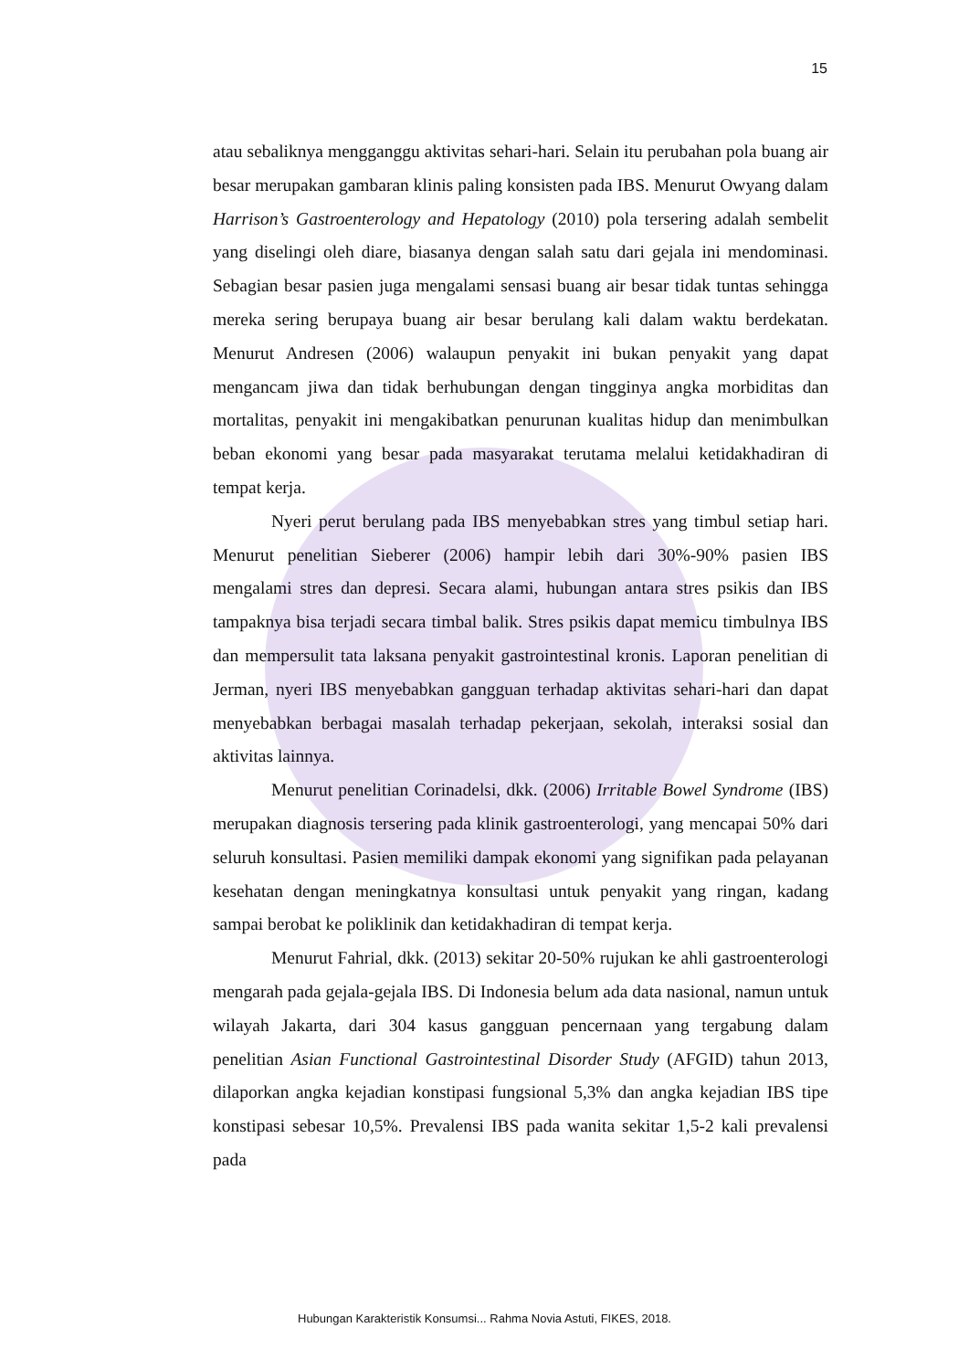15
atau sebaliknya mengganggu aktivitas sehari-hari. Selain itu perubahan pola buang air besar merupakan gambaran klinis paling konsisten pada IBS. Menurut Owyang dalam Harrison’s Gastroenterology and Hepatology (2010) pola tersering adalah sembelit yang diselingi oleh diare, biasanya dengan salah satu dari gejala ini mendominasi. Sebagian besar pasien juga mengalami sensasi buang air besar tidak tuntas sehingga mereka sering berupaya buang air besar berulang kali dalam waktu berdekatan. Menurut Andresen (2006) walaupun penyakit ini bukan penyakit yang dapat mengancam jiwa dan tidak berhubungan dengan tingginya angka morbiditas dan mortalitas, penyakit ini mengakibatkan penurunan kualitas hidup dan menimbulkan beban ekonomi yang besar pada masyarakat terutama melalui ketidakhadiran di tempat kerja.
Nyeri perut berulang pada IBS menyebabkan stres yang timbul setiap hari. Menurut penelitian Sieberer (2006) hampir lebih dari 30%-90% pasien IBS mengalami stres dan depresi. Secara alami, hubungan antara stres psikis dan IBS tampaknya bisa terjadi secara timbal balik. Stres psikis dapat memicu timbulnya IBS dan mempersulit tata laksana penyakit gastrointestinal kronis. Laporan penelitian di Jerman, nyeri IBS menyebabkan gangguan terhadap aktivitas sehari-hari dan dapat menyebabkan berbagai masalah terhadap pekerjaan, sekolah, interaksi sosial dan aktivitas lainnya.
Menurut penelitian Corinadelsi, dkk. (2006) Irritable Bowel Syndrome (IBS) merupakan diagnosis tersering pada klinik gastroenterologi, yang mencapai 50% dari seluruh konsultasi. Pasien memiliki dampak ekonomi yang signifikan pada pelayanan kesehatan dengan meningkatnya konsultasi untuk penyakit yang ringan, kadang sampai berobat ke poliklinik dan ketidakhadiran di tempat kerja.
Menurut Fahrial, dkk. (2013) sekitar 20-50% rujukan ke ahli gastroenterologi mengarah pada gejala-gejala IBS. Di Indonesia belum ada data nasional, namun untuk wilayah Jakarta, dari 304 kasus gangguan pencernaan yang tergabung dalam penelitian Asian Functional Gastrointestinal Disorder Study (AFGID) tahun 2013, dilaporkan angka kejadian konstipasi fungsional 5,3% dan angka kejadian IBS tipe konstipasi sebesar 10,5%. Prevalensi IBS pada wanita sekitar 1,5-2 kali prevalensi pada
Hubungan Karakteristik Konsumsi... Rahma Novia Astuti, FIKES, 2018.